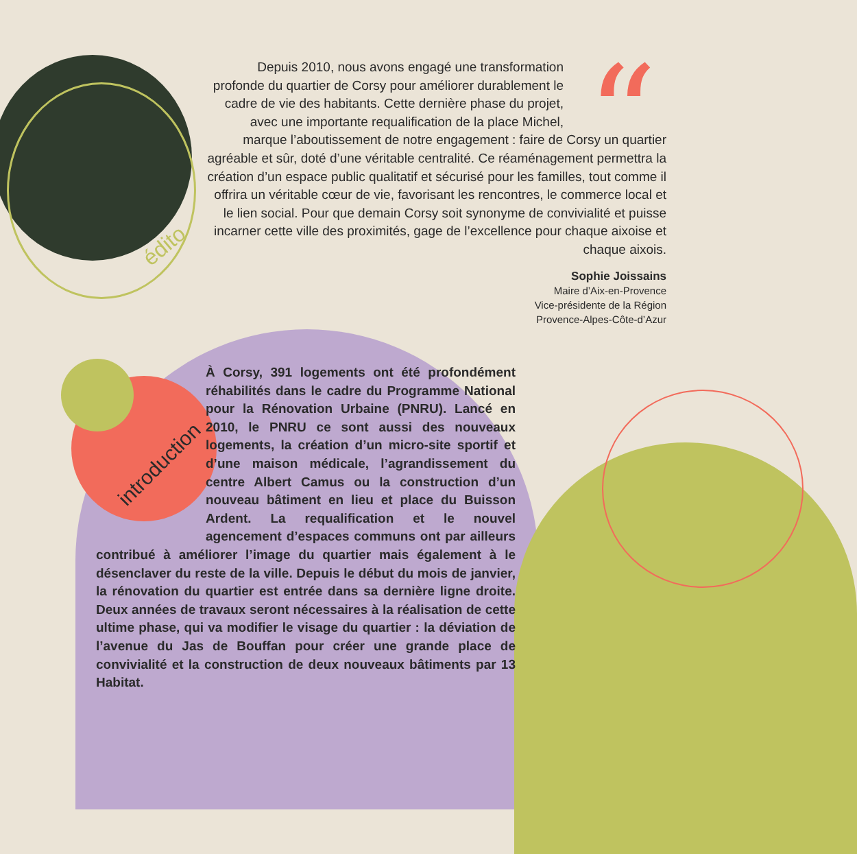édito
introduction
“
Depuis 2010, nous avons engagé une transformation profonde du quartier de Corsy pour améliorer durablement le cadre de vie des habitants. Cette dernière phase du projet, avec une importante requalification de la place Michel, marque l’aboutissement de notre engagement : faire de Corsy un quartier agréable et sûr, doté d’une véritable centralité. Ce réaménagement permettra la création d’un espace public qualitatif et sécurisé pour les familles, tout comme il offrira un véritable cœur de vie, favorisant les rencontres, le commerce local et le lien social. Pour que demain Corsy soit synonyme de convivialité et puisse incarner cette ville des proximités, gage de l’excellence pour chaque aixoise et chaque aixois.
Sophie Joissains
Maire d’Aix-en-Provence
Vice-présidente de la Région
Provence-Alpes-Côte-d’Azur
À Corsy, 391 logements ont été profondément réhabilités dans le cadre du Programme National pour la Rénovation Urbaine (PNRU). Lancé en 2010, le PNRU ce sont aussi des nouveaux logements, la création d’un micro-site sportif et d’une maison médicale, l’agrandissement du centre Albert Camus ou la construction d’un nouveau bâtiment en lieu et place du Buisson Ardent. La requalification et le nouvel agencement d’espaces communs ont par ailleurs contribué à améliorer l’image du quartier mais également à le désenclaver du reste de la ville. Depuis le début du mois de janvier, la rénovation du quartier est entrée dans sa dernière ligne droite. Deux années de travaux seront nécessaires à la réalisation de cette ultime phase, qui va modifier le visage du quartier : la déviation de l’avenue du Jas de Bouffan pour créer une grande place de convivialité et la construction de deux nouveaux bâtiments par 13 Habitat.